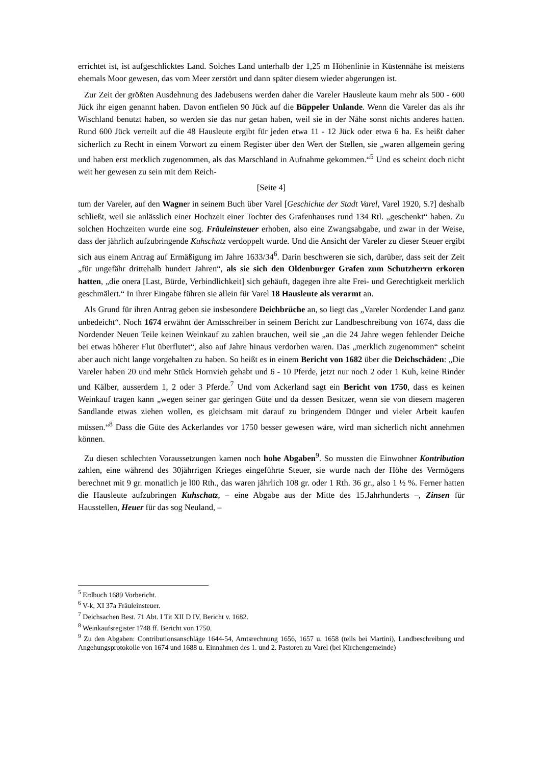errichtet ist, ist aufgeschlicktes Land. Solches Land unterhalb der 1,25 m Höhenlinie in Küstennähe ist meistens ehemals Moor gewesen, das vom Meer zerstört und dann später diesem wieder abgerungen ist.
Zur Zeit der größten Ausdehnung des Jadebusens werden daher die Vareler Hausleute kaum mehr als 500 - 600 Jück ihr eigen genannt haben. Davon entfielen 90 Jück auf die Büppeler Unlande. Wenn die Vareler das als ihr Wischland benutzt haben, so werden sie das nur getan haben, weil sie in der Nähe sonst nichts anderes hatten. Rund 600 Jück verteilt auf die 48 Hausleute ergibt für jeden etwa 11 - 12 Jück oder etwa 6 ha. Es heißt daher sicherlich zu Recht in einem Vorwort zu einem Register über den Wert der Stellen, sie „waren allgemein gering und haben erst merklich zugenommen, als das Marschland in Aufnahme gekommen.“<sup>5</sup> Und es scheint doch nicht weit her gewesen zu sein mit dem Reich-
[Seite 4]
tum der Vareler, auf den Wagner in seinem Buch über Varel [Geschichte der Stadt Varel, Varel 1920, S.?] deshalb schließt, weil sie anlässlich einer Hochzeit einer Tochter des Grafenhauses rund 134 Rtl. „geschenkt“ haben. Zu solchen Hochzeiten wurde eine sog. Fräuleinsteuer erhoben, also eine Zwangsabgabe, und zwar in der Weise, dass der jährlich aufzubringende Kuhschatz verdoppelt wurde. Und die Ansicht der Vareler zu dieser Steuer ergibt sich aus einem Antrag auf Ermäßigung im Jahre 1633/34<sup>6</sup>. Darin beschweren sie sich, darüber, dass seit der Zeit „für ungefähr drittehalb hundert Jahren“, als sie sich den Oldenburger Grafen zum Schutzherrn erkoren hatten, „die onera [Last, Bürde, Verbindlichkeit] sich gehäuft, dagegen ihre alte Frei- und Gerechtigkeit merklich geschmälert.“ In ihrer Eingabe führen sie allein für Varel 18 Hausleute als verarmt an.
Als Grund für ihren Antrag geben sie insbesondere Deichbrüche an, so liegt das „Vareler Nordender Land ganz unbedeicht“. Noch 1674 erwähnt der Amtsschreiber in seinem Bericht zur Landbeschreibung von 1674, dass die Nordender Neuen Teile keinen Weinkauf zu zahlen brauchen, weil sie „an die 24 Jahre wegen fehlender Deiche bei etwas höherer Flut überflutet“, also auf Jahre hinaus verdorben waren. Das „merklich zugenommen“ scheint aber auch nicht lange vorgehalten zu haben. So heißt es in einem Bericht von 1682 über die Deichschäden: „Die Vareler haben 20 und mehr Stück Hornvieh gehabt und 6 - 10 Pferde, jetzt nur noch 2 oder 1 Kuh, keine Rinder und Kälber, ausserdem 1, 2 oder 3 Pferde.<sup>7</sup> Und vom Ackerland sagt ein Bericht von 1750, dass es keinen Weinkauf tragen kann „wegen seiner gar geringen Güte und da dessen Besitzer, wenn sie von diesem mageren Sandlande etwas ziehen wollen, es gleichsam mit darauf zu bringendem Dünger und vieler Arbeit kaufen müssen.“<sup>8</sup> Dass die Güte des Ackerlandes vor 1750 besser gewesen wäre, wird man sicherlich nicht annehmen können.
Zu diesen schlechten Voraussetzungen kamen noch hohe Abgaben<sup>9</sup>. So mussten die Einwohner Kontribution zahlen, eine während des 30jährrigen Krieges eingeführte Steuer, sie wurde nach der Höhe des Vermögens berechnet mit 9 gr. monatlich je l00 Rth., das waren jährlich 108 gr. oder 1 Rth. 36 gr., also 1 ½ %. Ferner hatten die Hausleute aufzubringen Kuhschatz, – eine Abgabe aus der Mitte des 15.Jahrhunderts –, Zinsen für Hausstellen, Heuer für das sog Neuland, –
<sup>5</sup> Erdbuch 1689 Vorbericht.
<sup>6</sup> V-k, XI 37a Fräuleinsteuer.
<sup>7</sup> Deichsachen Best. 71 Abt. I Tit XII D IV, Bericht v. 1682.
<sup>8</sup> Weinkaufsregister 1748 ff. Bericht von 1750.
<sup>9</sup> Zu den Abgaben: Contributionsanschläge 1644-54, Amtsrechnung 1656, 1657 u. 1658 (teils bei Martini), Landbeschreibung und Angehungsprotokolle von 1674 und 1688 u. Einnahmen des 1. und 2. Pastoren zu Varel (bei Kirchengemeinde)